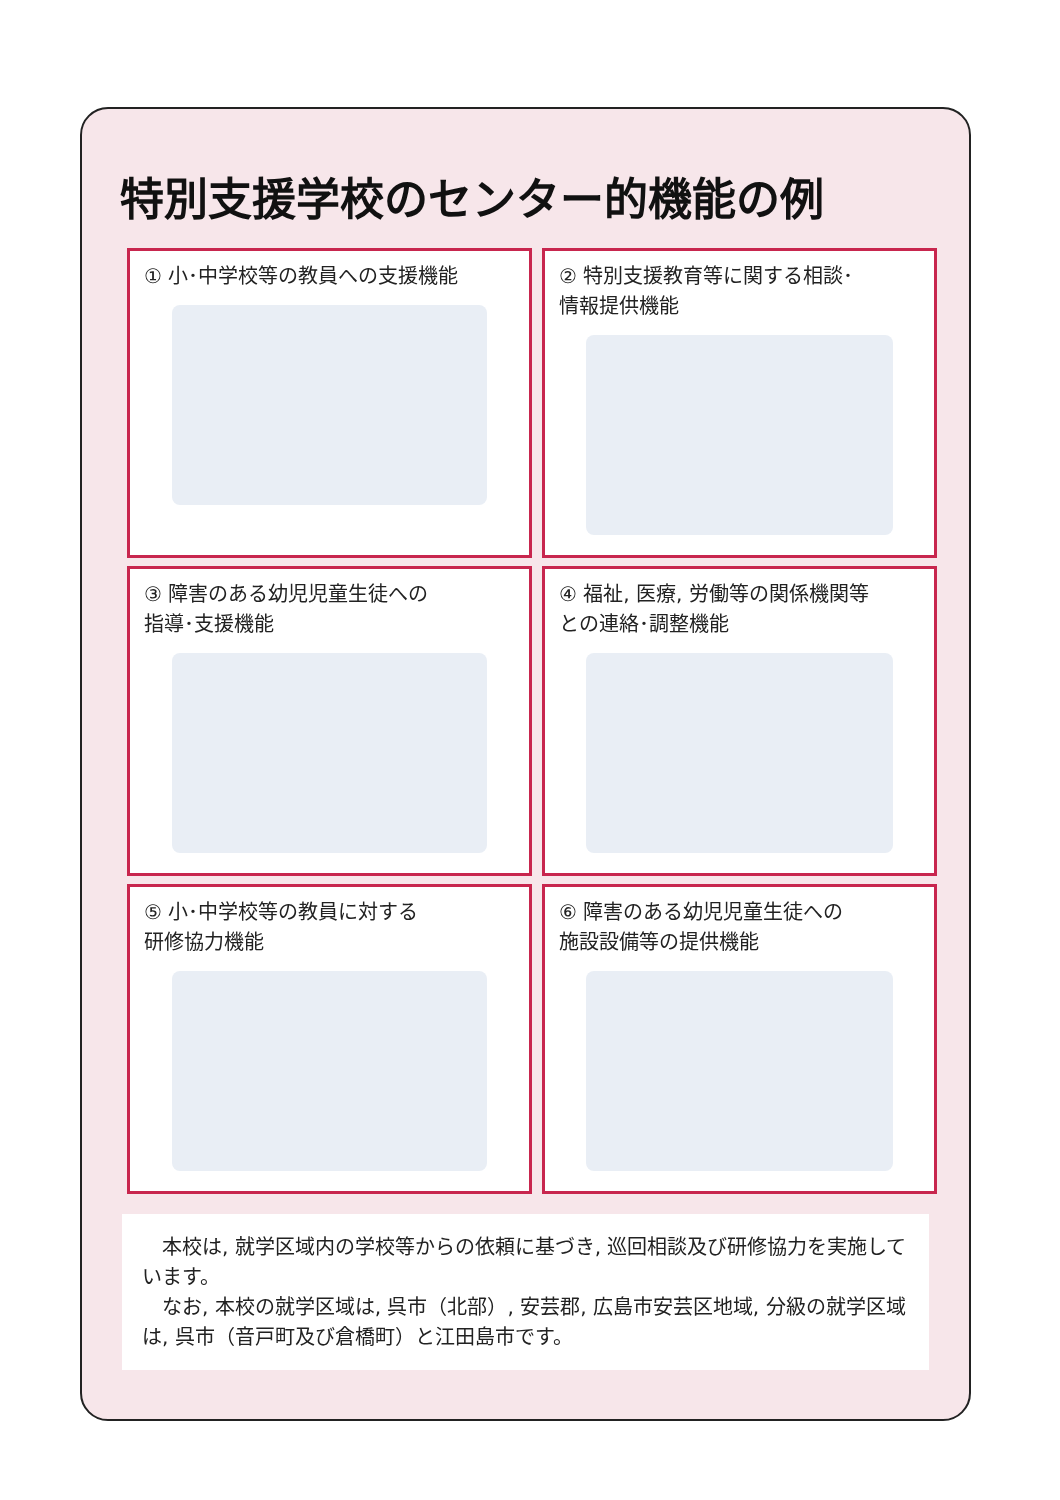特別支援学校のセンター的機能の例
① 小･中学校等の教員への支援機能
② 特別支援教育等に関する相談･
情報提供機能
③ 障害のある幼児児童生徒への
指導･支援機能
④ 福祉, 医療, 労働等の関係機関等
との連絡･調整機能
⑤ 小･中学校等の教員に対する
研修協力機能
⑥ 障害のある幼児児童生徒への
施設設備等の提供機能
　本校は, 就学区域内の学校等からの依頼に基づき, 巡回相談及び研修協力を実施しています。
　なお, 本校の就学区域は, 呉市（北部）, 安芸郡, 広島市安芸区地域, 分級の就学区域は, 呉市（音戸町及び倉橋町）と江田島市です。